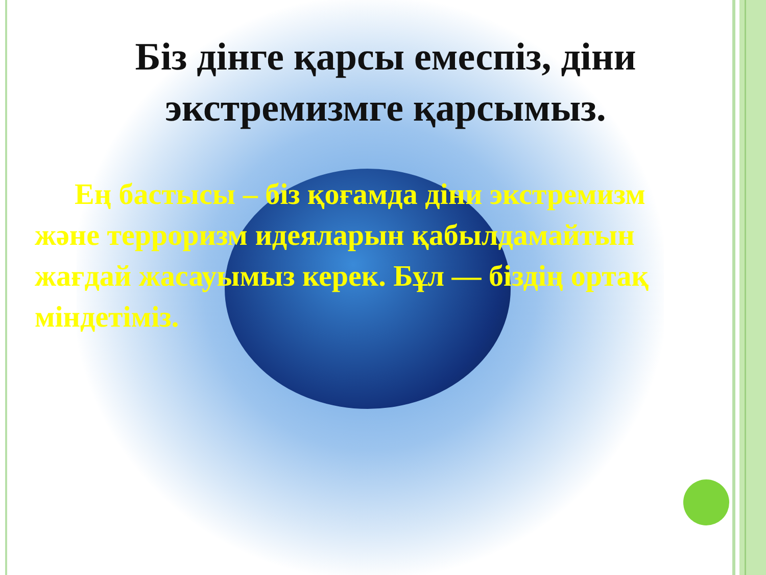Біз дінге қарсы емеспіз, діни экстремизмге қарсымыз.
Ең бастысы – біз қоғамда діни экстремизм және терроризм идеяларын қабылдамайтын жағдай жасауымыз керек. Бұл — біздің ортақ міндетіміз.